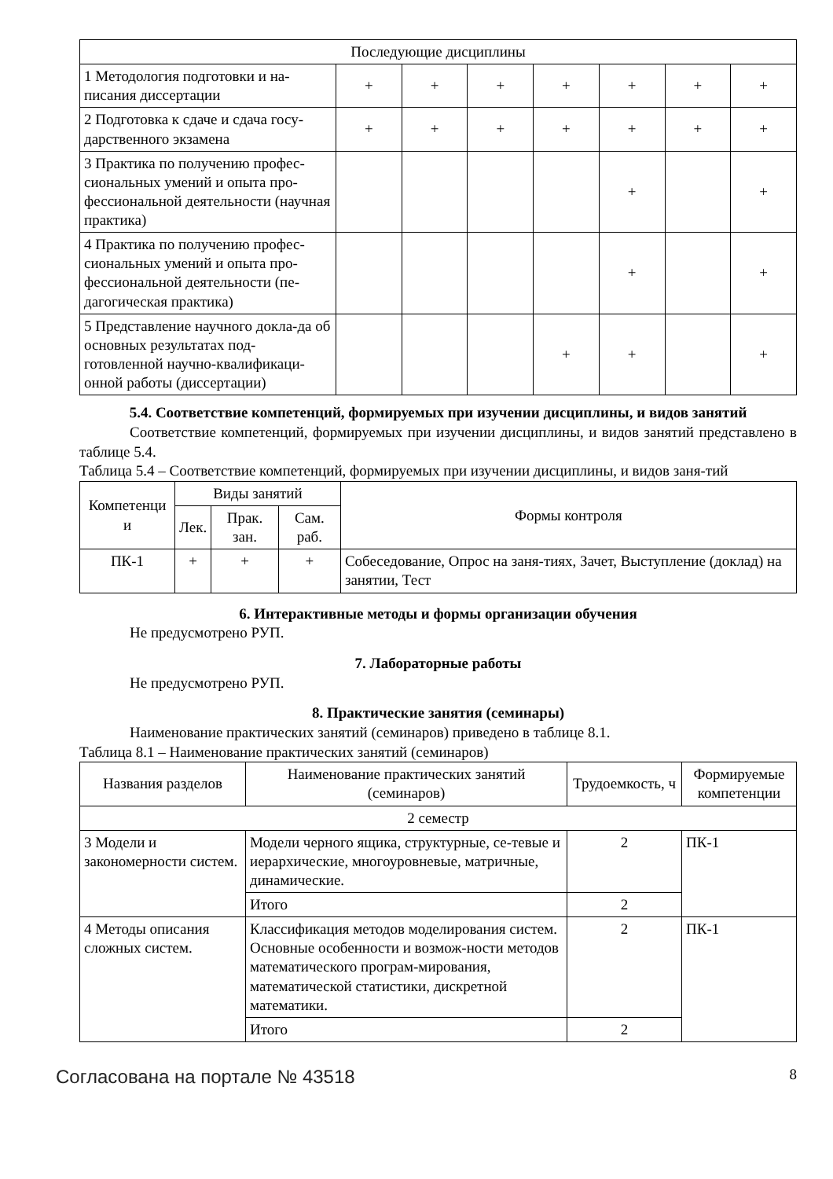| Последующие дисциплины | | | | | | | |
| 1 Методология подготовки и на-писания диссертации | + | + | + | + | + | + | + |
| 2 Подготовка к сдаче и сдача госу-дарственного экзамена | + | + | + | + | + | + | + |
| 3 Практика по получению профес-сиональных умений и опыта про-фессиональной деятельности (научная практика) | | | | | + | | + |
| 4 Практика по получению профес-сиональных умений и опыта про-фессиональной деятельности (пе-дагогическая практика) | | | | | + | | + |
| 5 Представление научного докла-да об основных результатах под-готовленной научно-квалификаци-онной работы (диссертации) | | | | + | + | | + |
5.4. Соответствие компетенций, формируемых при изучении дисциплины, и видов занятий
Соответствие компетенций, формируемых при изучении дисциплины, и видов занятий представлено в таблице 5.4.
Таблица 5.4 – Соответствие компетенций, формируемых при изучении дисциплины, и видов заня-тий
| Компетенци и | Виды занятий | | | Формы контроля |
| --- | --- | --- | --- | --- |
| | Лек. | Прак. зан. | Сам. раб. | |
| ПК-1 | + | + | + | Собеседование, Опрос на заня-тиях, Зачет, Выступление (доклад) на занятии, Тест |
6. Интерактивные методы и формы организации обучения
Не предусмотрено РУП.
7. Лабораторные работы
Не предусмотрено РУП.
8. Практические занятия (семинары)
Наименование практических занятий (семинаров) приведено в таблице 8.1.
Таблица 8.1 – Наименование практических занятий (семинаров)
| Названия разделов | Наименование практических занятий (семинаров) | Трудоемкость, ч | Формируемые компетенции |
| --- | --- | --- | --- |
| 2 семестр | | | |
| 3 Модели и закономерности систем. | Модели черного ящика, структурные, се-тевые и иерархические, многоуровневые, матричные, динамические. | 2 | ПК-1 |
| | Итого | 2 | |
| 4 Методы описания сложных систем. | Классификация методов моделирования систем. Основные особенности и возмож-ности методов математического програм-мирования, математической статистики, дискретной математики. | 2 | ПК-1 |
| | Итого | 2 | |
Согласована на портале № 43518 8